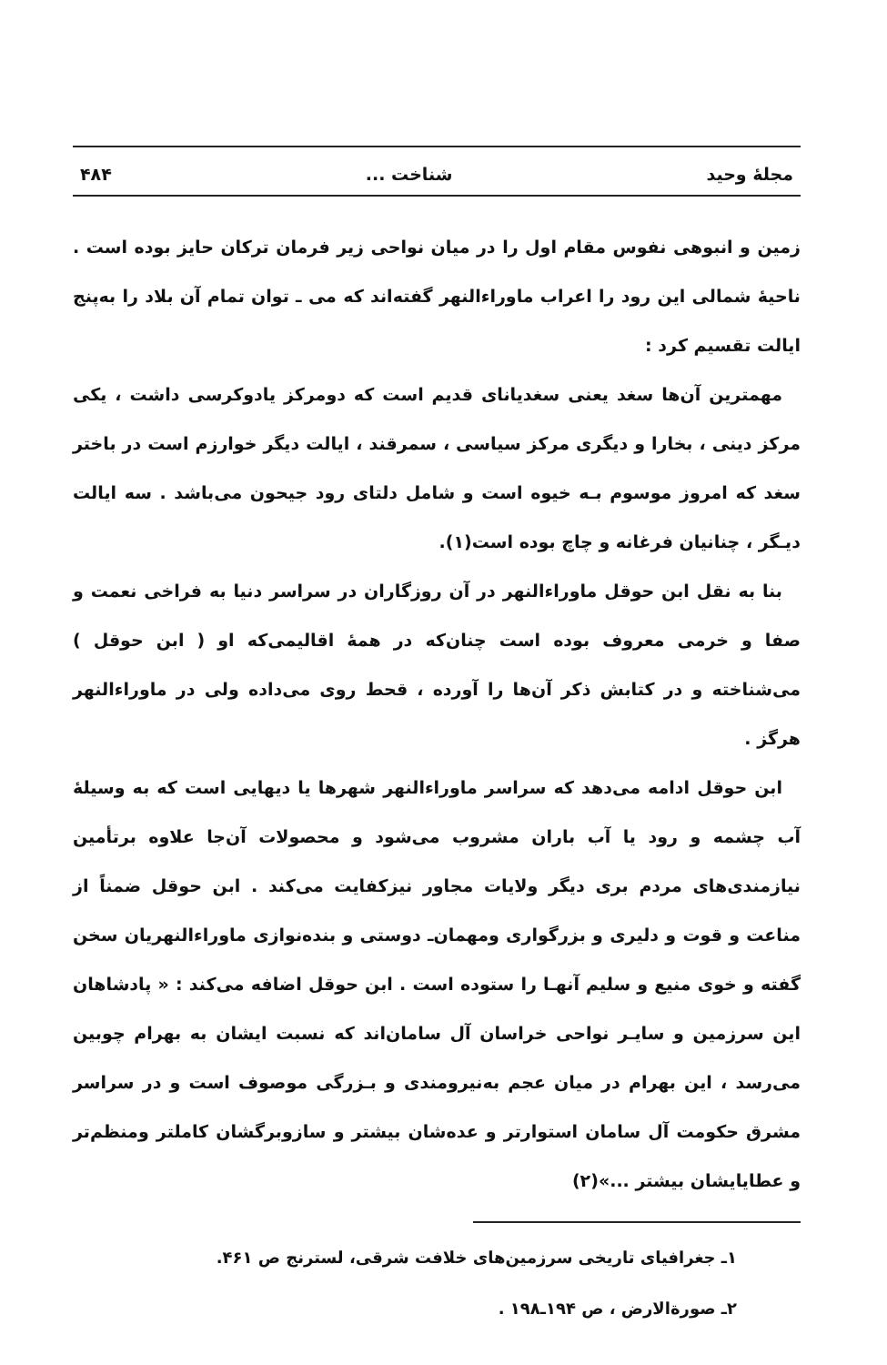مجلهٔ وحید شناخت ... ۴۸۴
زمین و انبوهی نفوس مقام اول را در میان نواحی زیر فرمان ترکان حایز بوده است . ناحیهٔ شمالی این رود را اعراب ماوراءالنهر گفته‌اند که می ـ توان تمام آن بلاد را به‌پنج ایالت تقسیم کرد :
مهمترین آن‌ها سغد یعنی سغدیانای قدیم است که دومرکز یادوکرسی داشت ، یکی مرکز دینی ، بخارا و دیگری مرکز سیاسی ، سمرقند ، ایالت دیگر خوارزم است در باختر سغد که امروز موسوم بـه خیوه است و شامل دلتای رود جیحون می‌باشد . سه ایالت دیـگر ، چنانیان فرغانه و چاچ بوده است(۱).
بنا به نقل ابن حوقل ماوراءالنهر در آن روزگاران در سراسر دنیا به فراخی نعمت و صفا و خرمی معروف بوده است چنان‌که در همهٔ اقالیمی‌که او ( ابن حوقل ) می‌شناخته و در کتابش ذکر آن‌ها را آورده ، قحط روی می‌داده ولی در ماوراءالنهر هرگز .
ابن حوقل ادامه می‌دهد که سراسر ماوراءالنهر شهرها یا دیهایی است که به وسیلهٔ آب چشمه و رود یا آب باران مشروب می‌شود و محصولات آن‌جا علاوه برتأمین نیازمندی‌های مردم بری دیگر ولایات مجاور نیزکفایت می‌کند . ابن حوقل ضمناً از مناعت و قوت و دلیری و بزرگواری ومهمان‌ـ دوستی و بنده‌نوازی ماوراءالنهریان سخن گفته و خوی منیع و سلیم آنهـا را ستوده است . ابن حوقل اضافه می‌کند : « پادشاهان این سرزمین و سایـر نواحی خراسان آل سامان‌اند که نسبت ایشان به بهرام چوبین می‌رسد ، این بهرام در میان عجم به‌نیرومندی و بـزرگی موصوف است و در سراسر مشرق حکومت آل سامان استوارتر و عده‌شان بیشتر و سازوبرگشان کاملتر ومنظم‌تر و عطایایشان بیشتر ...»(۲)
۱ـ جغرافیای تاریخی سرزمین‌های خلافت شرقی، لسترنج ص ۴۶۱.
۲ـ صورة‌الارض ، ص ۱۹۴ـ۱۹۸ .